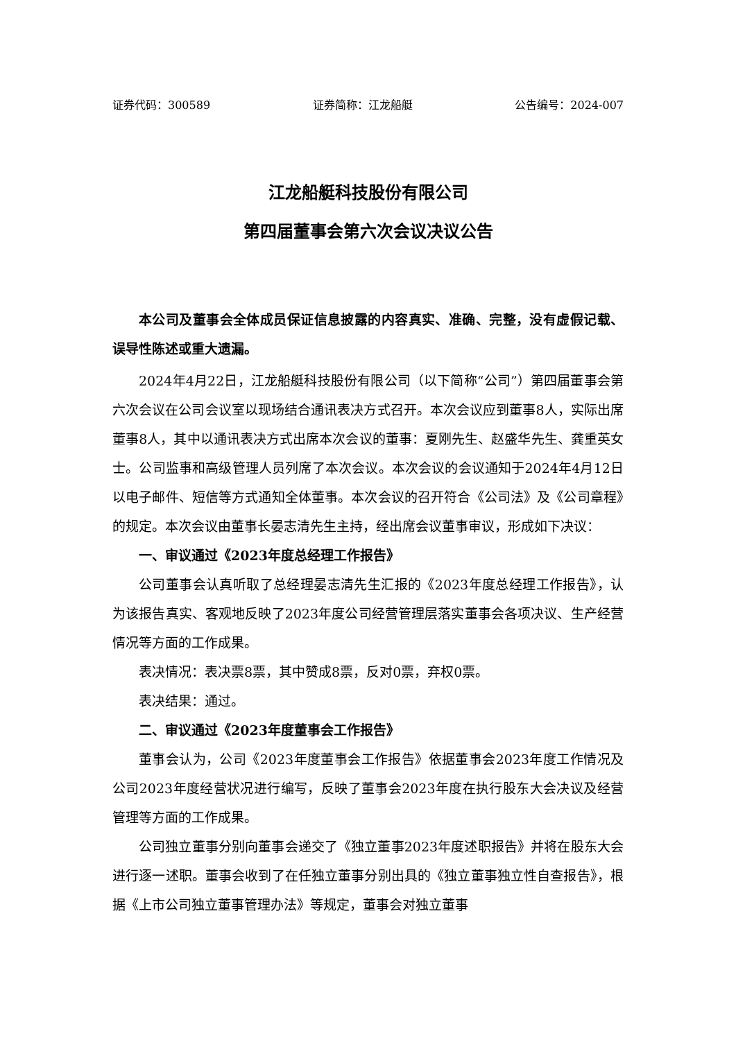证券代码：300589 证券简称：江龙船艇 公告编号：2024-007
江龙船艇科技股份有限公司
第四届董事会第六次会议决议公告
本公司及董事会全体成员保证信息披露的内容真实、准确、完整，没有虚假记载、误导性陈述或重大遗漏。
2024年4月22日，江龙船艇科技股份有限公司（以下简称“公司”）第四届董事会第六次会议在公司会议室以现场结合通讯表决方式召开。本次会议应到董事8人，实际出席董事8人，其中以通讯表决方式出席本次会议的董事：夏刚先生、赵盛华先生、龚重英女士。公司监事和高级管理人员列席了本次会议。本次会议的会议通知于2024年4月12日以电子邮件、短信等方式通知全体董事。本次会议的召开符合《公司法》及《公司章程》的规定。本次会议由董事长晏志清先生主持，经出席会议董事审议，形成如下决议：
一、审议通过《2023年度总经理工作报告》
公司董事会认真听取了总经理晏志清先生汇报的《2023年度总经理工作报告》，认为该报告真实、客观地反映了2023年度公司经营管理层落实董事会各项决议、生产经营情况等方面的工作成果。
表决情况：表决票8票，其中赞成8票，反对0票，弃权0票。
表决结果：通过。
二、审议通过《2023年度董事会工作报告》
董事会认为，公司《2023年度董事会工作报告》依据董事会2023年度工作情况及公司2023年度经营状况进行编写，反映了董事会2023年度在执行股东大会决议及经营管理等方面的工作成果。
公司独立董事分别向董事会递交了《独立董事2023年度述职报告》并将在股东大会进行逐一述职。董事会收到了在任独立董事分别出具的《独立董事独立性自查报告》，根据《上市公司独立董事管理办法》等规定，董事会对独立董事